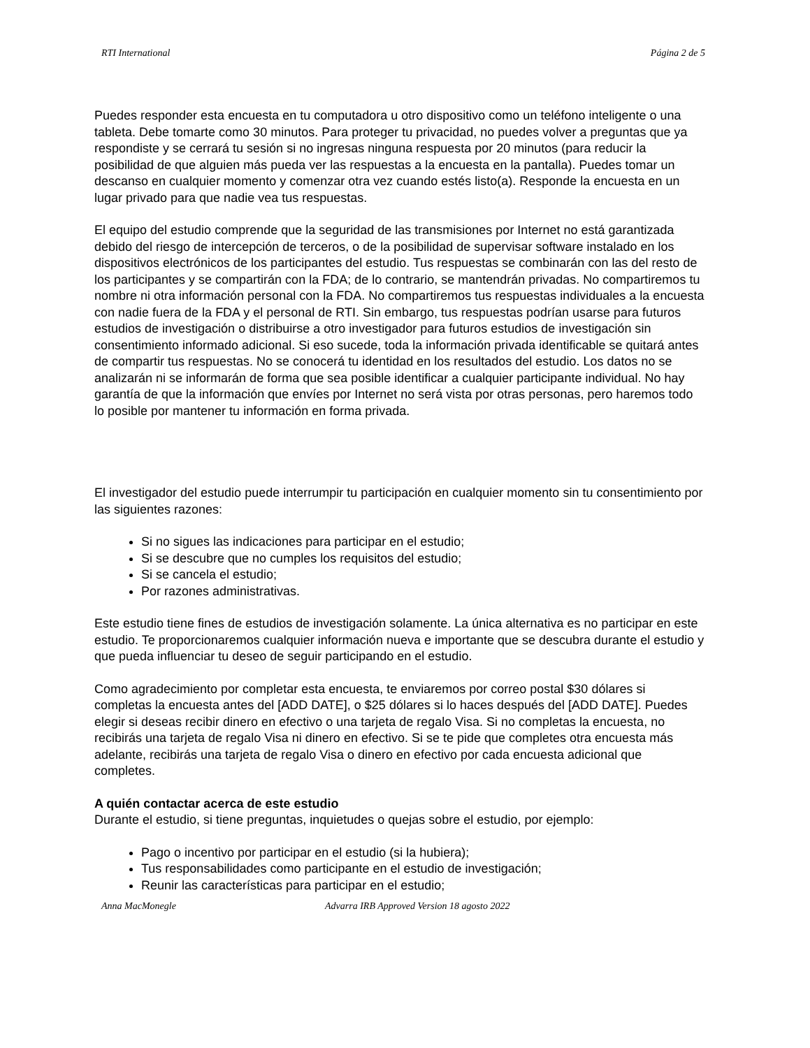RTI International Página 2 de 5
Puedes responder esta encuesta en tu computadora u otro dispositivo como un teléfono inteligente o una tableta. Debe tomarte como 30 minutos. Para proteger tu privacidad, no puedes volver a preguntas que ya respondiste y se cerrará tu sesión si no ingresas ninguna respuesta por 20 minutos (para reducir la posibilidad de que alguien más pueda ver las respuestas a la encuesta en la pantalla). Puedes tomar un descanso en cualquier momento y comenzar otra vez cuando estés listo(a). Responde la encuesta en un lugar privado para que nadie vea tus respuestas.
El equipo del estudio comprende que la seguridad de las transmisiones por Internet no está garantizada debido del riesgo de intercepción de terceros, o de la posibilidad de supervisar software instalado en los dispositivos electrónicos de los participantes del estudio. Tus respuestas se combinarán con las del resto de los participantes y se compartirán con la FDA; de lo contrario, se mantendrán privadas. No compartiremos tu nombre ni otra información personal con la FDA. No compartiremos tus respuestas individuales a la encuesta con nadie fuera de la FDA y el personal de RTI. Sin embargo, tus respuestas podrían usarse para futuros estudios de investigación o distribuirse a otro investigador para futuros estudios de investigación sin consentimiento informado adicional. Si eso sucede, toda la información privada identificable se quitará antes de compartir tus respuestas. No se conocerá tu identidad en los resultados del estudio. Los datos no se analizarán ni se informarán de forma que sea posible identificar a cualquier participante individual. No hay garantía de que la información que envíes por Internet no será vista por otras personas, pero haremos todo lo posible por mantener tu información en forma privada.
El investigador del estudio puede interrumpir tu participación en cualquier momento sin tu consentimiento por las siguientes razones:
Si no sigues las indicaciones para participar en el estudio;
Si se descubre que no cumples los requisitos del estudio;
Si se cancela el estudio;
Por razones administrativas.
Este estudio tiene fines de estudios de investigación solamente. La única alternativa es no participar en este estudio. Te proporcionaremos cualquier información nueva e importante que se descubra durante el estudio y que pueda influenciar tu deseo de seguir participando en el estudio.
Como agradecimiento por completar esta encuesta, te enviaremos por correo postal $30 dólares si completas la encuesta antes del [ADD DATE], o $25 dólares si lo haces después del [ADD DATE]. Puedes elegir si deseas recibir dinero en efectivo o una tarjeta de regalo Visa. Si no completas la encuesta, no recibirás una tarjeta de regalo Visa ni dinero en efectivo. Si se te pide que completes otra encuesta más adelante, recibirás una tarjeta de regalo Visa o dinero en efectivo por cada encuesta adicional que completes.
A quién contactar acerca de este estudio
Durante el estudio, si tiene preguntas, inquietudes o quejas sobre el estudio, por ejemplo:
Pago o incentivo por participar en el estudio (si la hubiera);
Tus responsabilidades como participante en el estudio de investigación;
Reunir las características para participar en el estudio;
Anna MacMonegle Advarra IRB Approved Version 18 agosto 2022